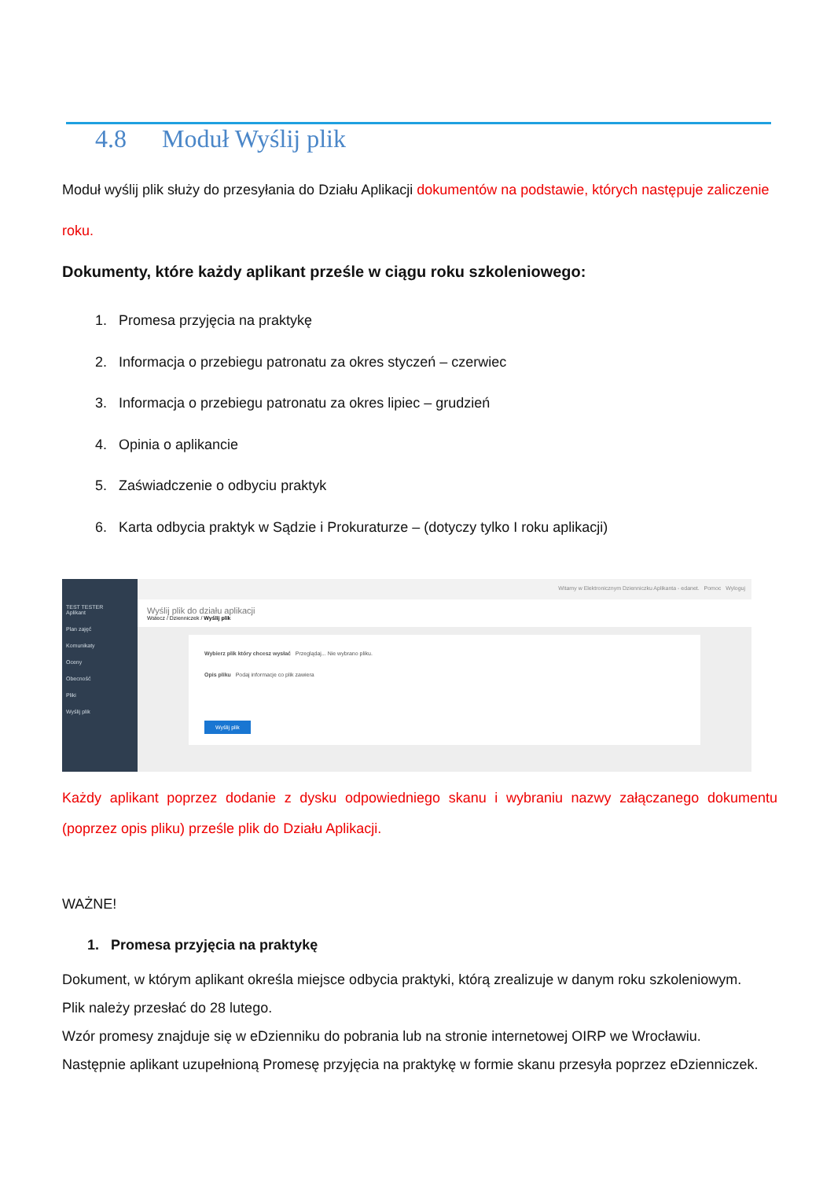4.8 Moduł Wyślij plik
Moduł wyślij plik służy do przesyłania do Działu Aplikacji dokumentów na podstawie, których następuje zaliczenie roku.
Dokumenty, które każdy aplikant prześle w ciągu roku szkoleniowego:
1. Promesa przyjęcia na praktykę
2. Informacja o przebiegu patronatu za okres styczeń – czerwiec
3. Informacja o przebiegu patronatu za okres lipiec – grudzień
4. Opinia o aplikancie
5. Zaświadczenie o odbyciu praktyk
6. Karta odbycia praktyk w Sądzie i Prokuraturze – (dotyczy tylko I roku aplikacji)
TEST TESTER
Aplikant
Plan zajęć
Komunikaty
Oceny
Obecność
Pliki
Wyślij plik
Witamy w Elektronicznym Dzienniczku Aplikanta - edanet. Pomoc Wyloguj
Wyślij plik do działu aplikacji
Wstecz / Dzienniczek / Wyślij plik
Wybierz plik który chcesz wysłać Przeglądaj... Nie wybrano pliku.
Opis pliku Podaj informacje co plik zawiera
Wyślij plik
Każdy aplikant poprzez dodanie z dysku odpowiedniego skanu i wybraniu nazwy załączanego dokumentu (poprzez opis pliku) prześle plik do Działu Aplikacji.
WAŻNE!
1. Promesa przyjęcia na praktykę
Dokument, w którym aplikant określa miejsce odbycia praktyki, którą zrealizuje w danym roku szkoleniowym.
Plik należy przesłać do 28 lutego.
Wzór promesy znajduje się w eDzienniku do pobrania lub na stronie internetowej OIRP we Wrocławiu.
Następnie aplikant uzupełnioną Promesę przyjęcia na praktykę w formie skanu przesyła poprzez eDzienniczek.